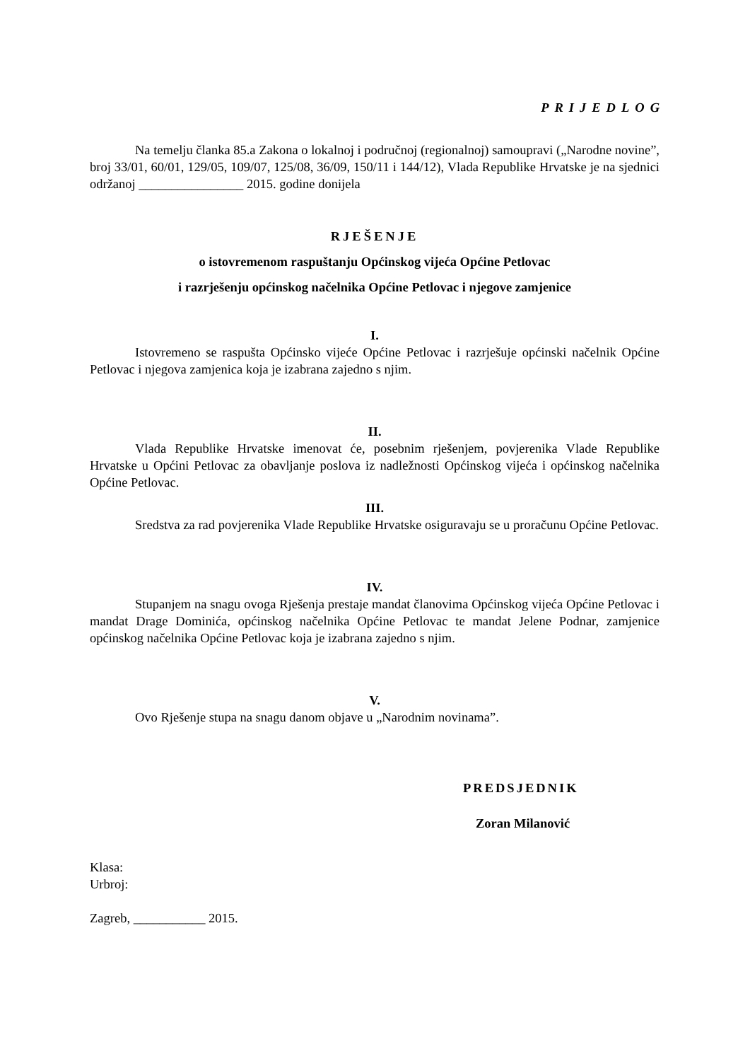PRIJEDLOG
Na temelju članka 85.a Zakona o lokalnoj i područnoj (regionalnoj) samoupravi („Narodne novine”, broj 33/01, 60/01, 129/05, 109/07, 125/08, 36/09, 150/11 i 144/12), Vlada Republike Hrvatske je na sjednici održanoj ________________ 2015. godine donijela
RJEŠENJE
o istovremenom raspuštanju Općinskog vijeća Općine Petlovac
i razrješenju općinskog načelnika Općine Petlovac i njegove zamjenice
I.
Istovremeno se raspušta Općinsko vijeće Općine Petlovac i razrješuje općinski načelnik Općine Petlovac i njegova zamjenica koja je izabrana zajedno s njim.
II.
Vlada Republike Hrvatske imenovat će, posebnim rješenjem, povjerenika Vlade Republike Hrvatske u Općini Petlovac za obavljanje poslova iz nadležnosti Općinskog vijeća i općinskog načelnika Općine Petlovac.
III.
Sredstva za rad povjerenika Vlade Republike Hrvatske osiguravaju se u proračunu Općine Petlovac.
IV.
Stupanjem na snagu ovoga Rješenja prestaje mandat članovima Općinskog vijeća Općine Petlovac i mandat Drage Dominića, općinskog načelnika Općine Petlovac te mandat Jelene Podnar, zamjenice općinskog načelnika Općine Petlovac koja je izabrana zajedno s njim.
V.
Ovo Rješenje stupa na snagu danom objave u „Narodnim novinama”.
PREDSJEDNIK
Zoran Milanović
Klasa:
Urbroj:
Zagreb, ___________ 2015.